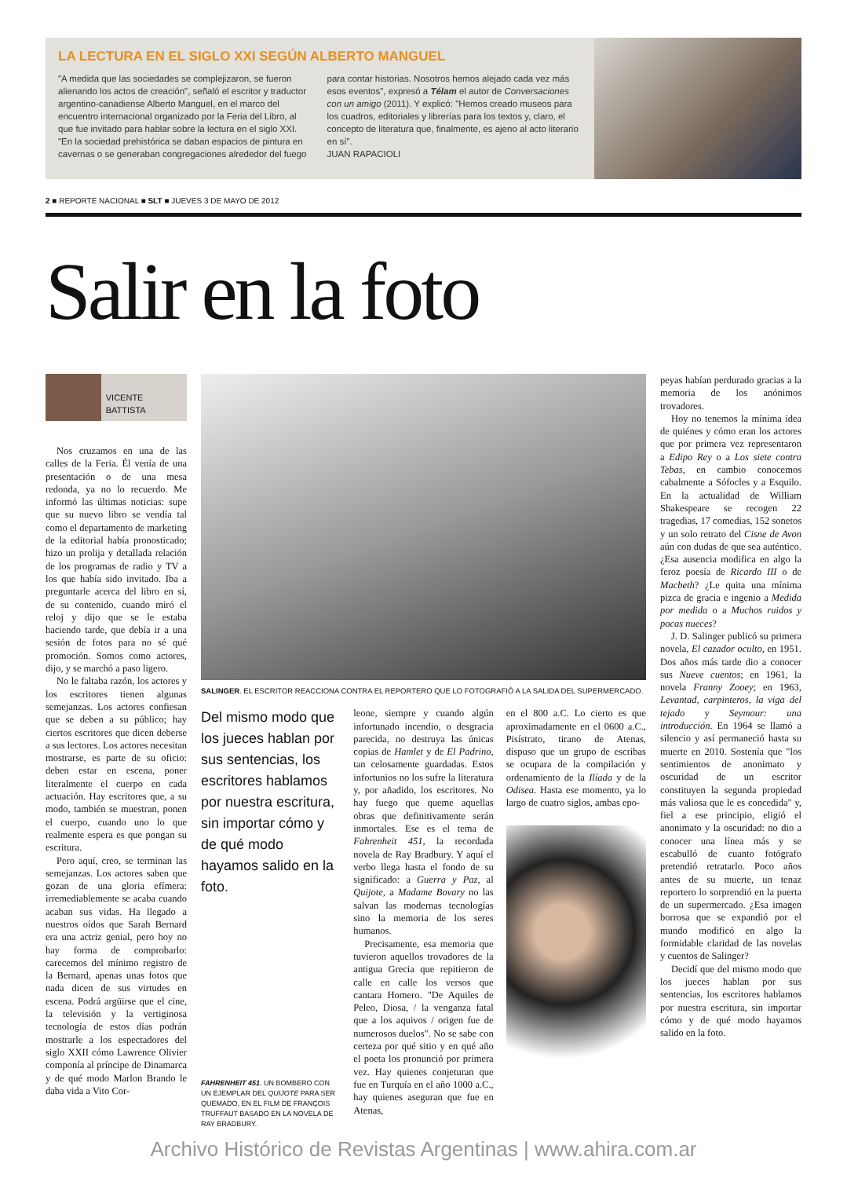LA LECTURA EN EL SIGLO XXI SEGÚN ALBERTO MANGUEL
"A medida que las sociedades se complejizaron, se fueron alienando los actos de creación", señaló el escritor y traductor argentino-canadiense Alberto Manguel, en el marco del encuentro internacional organizado por la Feria del Libro, al que fue invitado para hablar sobre la lectura en el siglo XXI. "En la sociedad prehistórica se daban espacios de pintura en cavernas o se generaban congregaciones alrededor del fuego para contar historias. Nosotros hemos alejado cada vez más esos eventos", expresó a Télam el autor de Conversaciones con un amigo (2011). Y explicó: "Hemos creado museos para los cuadros, editoriales y librerías para los textos y, claro, el concepto de literatura que, finalmente, es ajeno al acto literario en sí".
JUAN RAPACIOLI
2 ■ REPORTE NACIONAL ■ SLT ■ JUEVES 3 DE MAYO DE 2012
Salir en la foto
VICENTE BATTISTA
Nos cruzamos en una de las calles de la Feria. Él venía de una presentación o de una mesa redonda, ya no lo recuerdo. Me informó las últimas noticias: supe que su nuevo libro se vendía tal como el departamento de marketing de la editorial había pronosticado; hizo un prolija y detallada relación de los programas de radio y TV a los que había sido invitado. Iba a preguntarle acerca del libro en sí, de su contenido, cuando miró el reloj y dijo que se le estaba haciendo tarde, que debía ir a una sesión de fotos para no sé qué promoción. Somos como actores, dijo, y se marchó a paso ligero.
No le faltaba razón, los actores y los escritores tienen algunas semejanzas. Los actores confiesan que se deben a su público; hay ciertos escritores que dicen deberse a sus lectores. Los actores necesitan mostrarse, es parte de su oficio: deben estar en escena, poner literalmente el cuerpo en cada actuación. Hay escritores que, a su modo, también se muestran, ponen el cuerpo, cuando uno lo que realmente espera es que pongan su escritura.
Pero aquí, creo, se terminan las semejanzas. Los actores saben que gozan de una gloria efímera: irremediablemente se acaba cuando acaban sus vidas. Ha llegado a nuestros oídos que Sarah Bernard era una actriz genial, pero hoy no hay forma de comprobarlo: carecemos del mínimo registro de la Bernard, apenas unas fotos que nada dicen de sus virtudes en escena. Podrá argüirse que el cine, la televisión y la vertiginosa tecnología de estos días podrán mostrarle a los espectadores del siglo XXII cómo Lawrence Olivier componía al príncipe de Dinamarca y de qué modo Marlon Brando le daba vida a Vito Cor-
SALINGER. EL ESCRITOR REACCIONA CONTRA EL REPORTERO QUE LO FOTOGRAFIÓ A LA SALIDA DEL SUPERMERCADO.
Del mismo modo que los jueces hablan por sus sentencias, los escritores hablamos por nuestra escritura, sin importar cómo y de qué modo hayamos salido en la foto.
FAHRENHEIT 451. UN BOMBERO CON UN EJEMPLAR DEL QUIJOTE PARA SER QUEMADO, EN EL FILM DE FRANÇOIS TRUFFAUT BASADO EN LA NOVELA DE RAY BRADBURY.
leone, siempre y cuando algún infortunado incendio, o desgracia parecida, no destruya las únicas copias de Hamlet y de El Padrino, tan celosamente guardadas. Estos infortunios no los sufre la literatura y, por añadido, los escritores. No hay fuego que queme aquellas obras que definitivamente serán inmortales. Ese es el tema de Fahrenheit 451, la recordada novela de Ray Bradbury. Y aquí el verbo llega hasta el fondo de su significado: a Guerra y Paz, al Quijote, a Madame Bovary no las salvan las modernas tecnologías sino la memoria de los seres humanos.
Precisamente, esa memoria que tuvieron aquellos trovadores de la antigua Grecia que repitieron de calle en calle los versos que cantara Homero. "De Aquiles de Peleo, Diosa, / la venganza fatal que a los aquivos / origen fue de numerosos duelos". No se sabe con certeza por qué sitio y en qué año el poeta los pronunció por primera vez. Hay quienes conjeturan que fue en Turquía en el año 1000 a.C., hay quienes aseguran que fue en Atenas,
en el 800 a.C. Lo cierto es que aproximadamente en el 0600 a.C., Pisístrato, tirano de Atenas, dispuso que un grupo de escribas se ocupara de la compilación y ordenamiento de la Ilíada y de la Odisea. Hasta ese momento, ya lo largo de cuatro siglos, ambas epo-
peyas habían perdurado gracias a la memoria de los anónimos trovadores.
Hoy no tenemos la mínima idea de quiénes y cómo eran los actores que por primera vez representaron a Edipo Rey o a Los siete contra Tebas, en cambio conocemos cabalmente a Sófocles y a Esquilo. En la actualidad de William Shakespeare se recogen 22 tragedias, 17 comedias, 152 sonetos y un solo retrato del Cisne de Avon aún con dudas de que sea auténtico. ¿Esa ausencia modifica en algo la feroz poesía de Ricardo III o de Macbeth? ¿Le quita una mínima pizca de gracia e ingenio a Medida por medida o a Muchos ruidos y pocas nueces?
J. D. Salinger publicó su primera novela, El cazador oculto, en 1951. Dos años más tarde dio a conocer sus Nueve cuentos; en 1961, la novela Franny Zooey; en 1963, Levantad, carpinteros, la viga del tejado y Seymour: una introducción. En 1964 se llamó a silencio y así permaneció hasta su muerte en 2010. Sostenía que "los sentimientos de anonimato y oscuridad de un escritor constituyen la segunda propiedad más valiosa que le es concedida" y, fiel a ese principio, eligió el anonimato y la oscuridad: no dio a conocer una línea más y se escabulló de cuanto fotógrafo pretendió retratarlo. Poco años antes de su muerte, un tenaz reportero lo sorprendió en la puerta de un supermercado. ¿Esa imagen borrosa que se expandió por el mundo modificó en algo la formidable claridad de las novelas y cuentos de Salinger?
Decidí que del mismo modo que los jueces hablan por sus sentencias, los escritores hablamos por nuestra escritura, sin importar cómo y de qué modo hayamos salido en la foto.
Archivo Histórico de Revistas Argentinas | www.ahira.com.ar